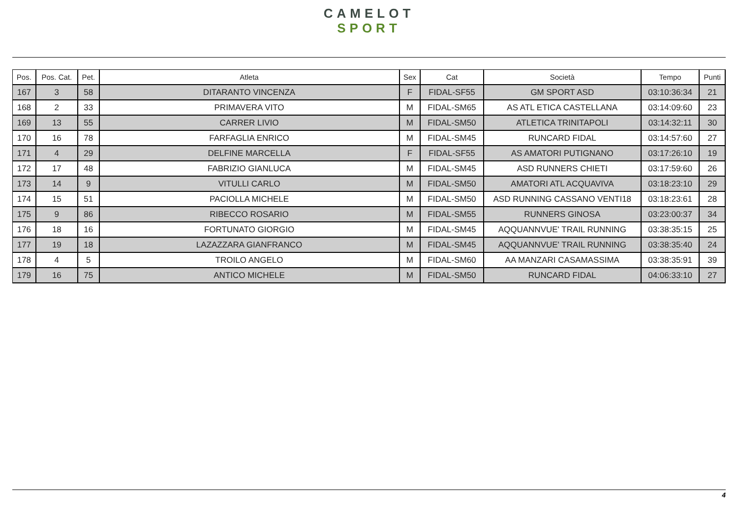CAMELOT
SPORT
| Pos. | Pos. Cat. | Pet. | Atleta | Sex | Cat | Società | Tempo | Punti |
| --- | --- | --- | --- | --- | --- | --- | --- | --- |
| 167 | 3 | 58 | DITARANTO VINCENZA | F | FIDAL-SF55 | GM SPORT ASD | 03:10:36:34 | 21 |
| 168 | 2 | 33 | PRIMAVERA VITO | M | FIDAL-SM65 | AS ATL ETICA CASTELLANA | 03:14:09:60 | 23 |
| 169 | 13 | 55 | CARRER LIVIO | M | FIDAL-SM50 | ATLETICA TRINITAPOLI | 03:14:32:11 | 30 |
| 170 | 16 | 78 | FARFAGLIA ENRICO | M | FIDAL-SM45 | RUNCARD FIDAL | 03:14:57:60 | 27 |
| 171 | 4 | 29 | DELFINE MARCELLA | F | FIDAL-SF55 | AS AMATORI PUTIGNANO | 03:17:26:10 | 19 |
| 172 | 17 | 48 | FABRIZIO GIANLUCA | M | FIDAL-SM45 | ASD RUNNERS CHIETI | 03:17:59:60 | 26 |
| 173 | 14 | 9 | VITULLI CARLO | M | FIDAL-SM50 | AMATORI ATL ACQUAVIVA | 03:18:23:10 | 29 |
| 174 | 15 | 51 | PACIOLLA MICHELE | M | FIDAL-SM50 | ASD RUNNING CASSANO VENTI18 | 03:18:23:61 | 28 |
| 175 | 9 | 86 | RIBECCO ROSARIO | M | FIDAL-SM55 | RUNNERS GINOSA | 03:23:00:37 | 34 |
| 176 | 18 | 16 | FORTUNATO GIORGIO | M | FIDAL-SM45 | AQQUANNVUE' TRAIL RUNNING | 03:38:35:15 | 25 |
| 177 | 19 | 18 | LAZAZZARA GIANFRANCO | M | FIDAL-SM45 | AQQUANNVUE' TRAIL RUNNING | 03:38:35:40 | 24 |
| 178 | 4 | 5 | TROILO ANGELO | M | FIDAL-SM60 | AA MANZARI CASAMASSIMA | 03:38:35:91 | 39 |
| 179 | 16 | 75 | ANTICO MICHELE | M | FIDAL-SM50 | RUNCARD FIDAL | 04:06:33:10 | 27 |
4